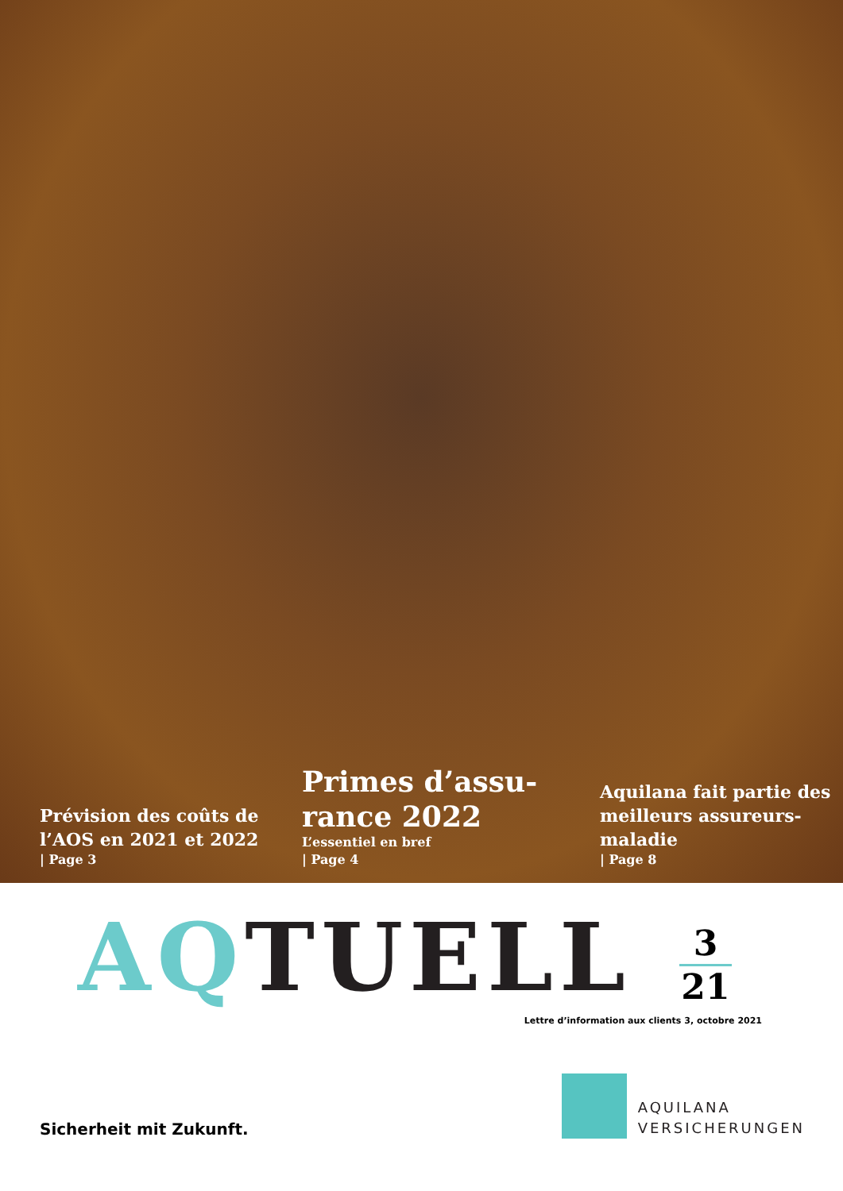Prévision des coûts de l’AOS en 2021 et 2022
| Page 3
Primes d’assu-
rance 2022
L’essentiel en bref
| Page 4
Aquilana fait partie des meilleurs assureurs-maladie
| Page 8
AQTUELL
3
21
Lettre d’information aux clients 3, octobre 2021
Sicherheit mit Zukunft.
AQUILANA
VERSICHERUNGEN